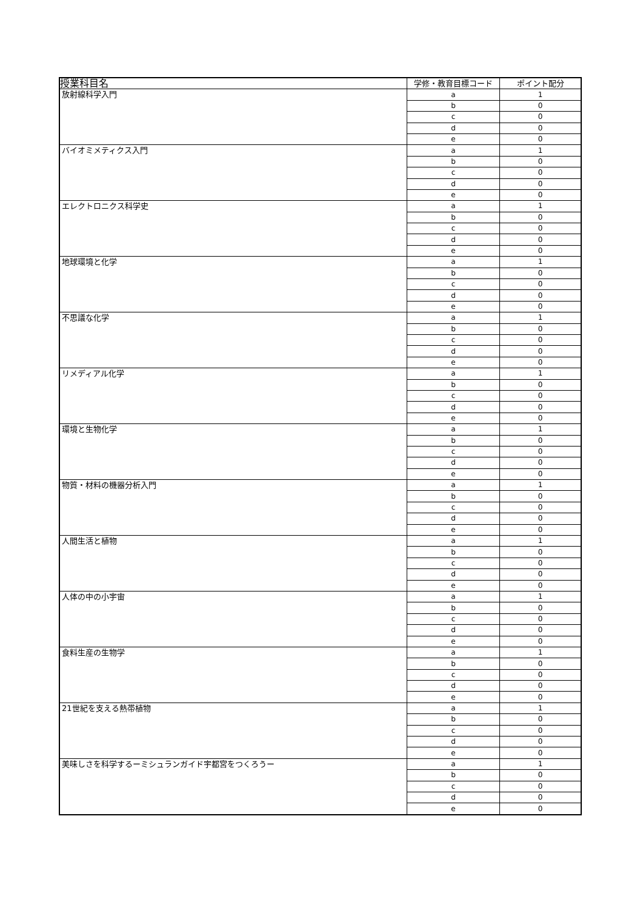| 授業科目名 | 学修・教育目標コード | ポイント配分 |
| --- | --- | --- |
| 放射線科学入門 | a | 1 |
| | b | 0 |
| | c | 0 |
| | d | 0 |
| | e | 0 |
| バイオミメティクス入門 | a | 1 |
| | b | 0 |
| | c | 0 |
| | d | 0 |
| | e | 0 |
| エレクトロニクス科学史 | a | 1 |
| | b | 0 |
| | c | 0 |
| | d | 0 |
| | e | 0 |
| 地球環境と化学 | a | 1 |
| | b | 0 |
| | c | 0 |
| | d | 0 |
| | e | 0 |
| 不思議な化学 | a | 1 |
| | b | 0 |
| | c | 0 |
| | d | 0 |
| | e | 0 |
| リメディアル化学 | a | 1 |
| | b | 0 |
| | c | 0 |
| | d | 0 |
| | e | 0 |
| 環境と生物化学 | a | 1 |
| | b | 0 |
| | c | 0 |
| | d | 0 |
| | e | 0 |
| 物質・材料の機器分析入門 | a | 1 |
| | b | 0 |
| | c | 0 |
| | d | 0 |
| | e | 0 |
| 人間生活と植物 | a | 1 |
| | b | 0 |
| | c | 0 |
| | d | 0 |
| | e | 0 |
| 人体の中の小宇宙 | a | 1 |
| | b | 0 |
| | c | 0 |
| | d | 0 |
| | e | 0 |
| 食料生産の生物学 | a | 1 |
| | b | 0 |
| | c | 0 |
| | d | 0 |
| | e | 0 |
| 21世紀を支える熱帯植物 | a | 1 |
| | b | 0 |
| | c | 0 |
| | d | 0 |
| | e | 0 |
| 美味しさを科学するーミシュランガイド宇都宮をつくろうー | a | 1 |
| | b | 0 |
| | c | 0 |
| | d | 0 |
| | e | 0 |